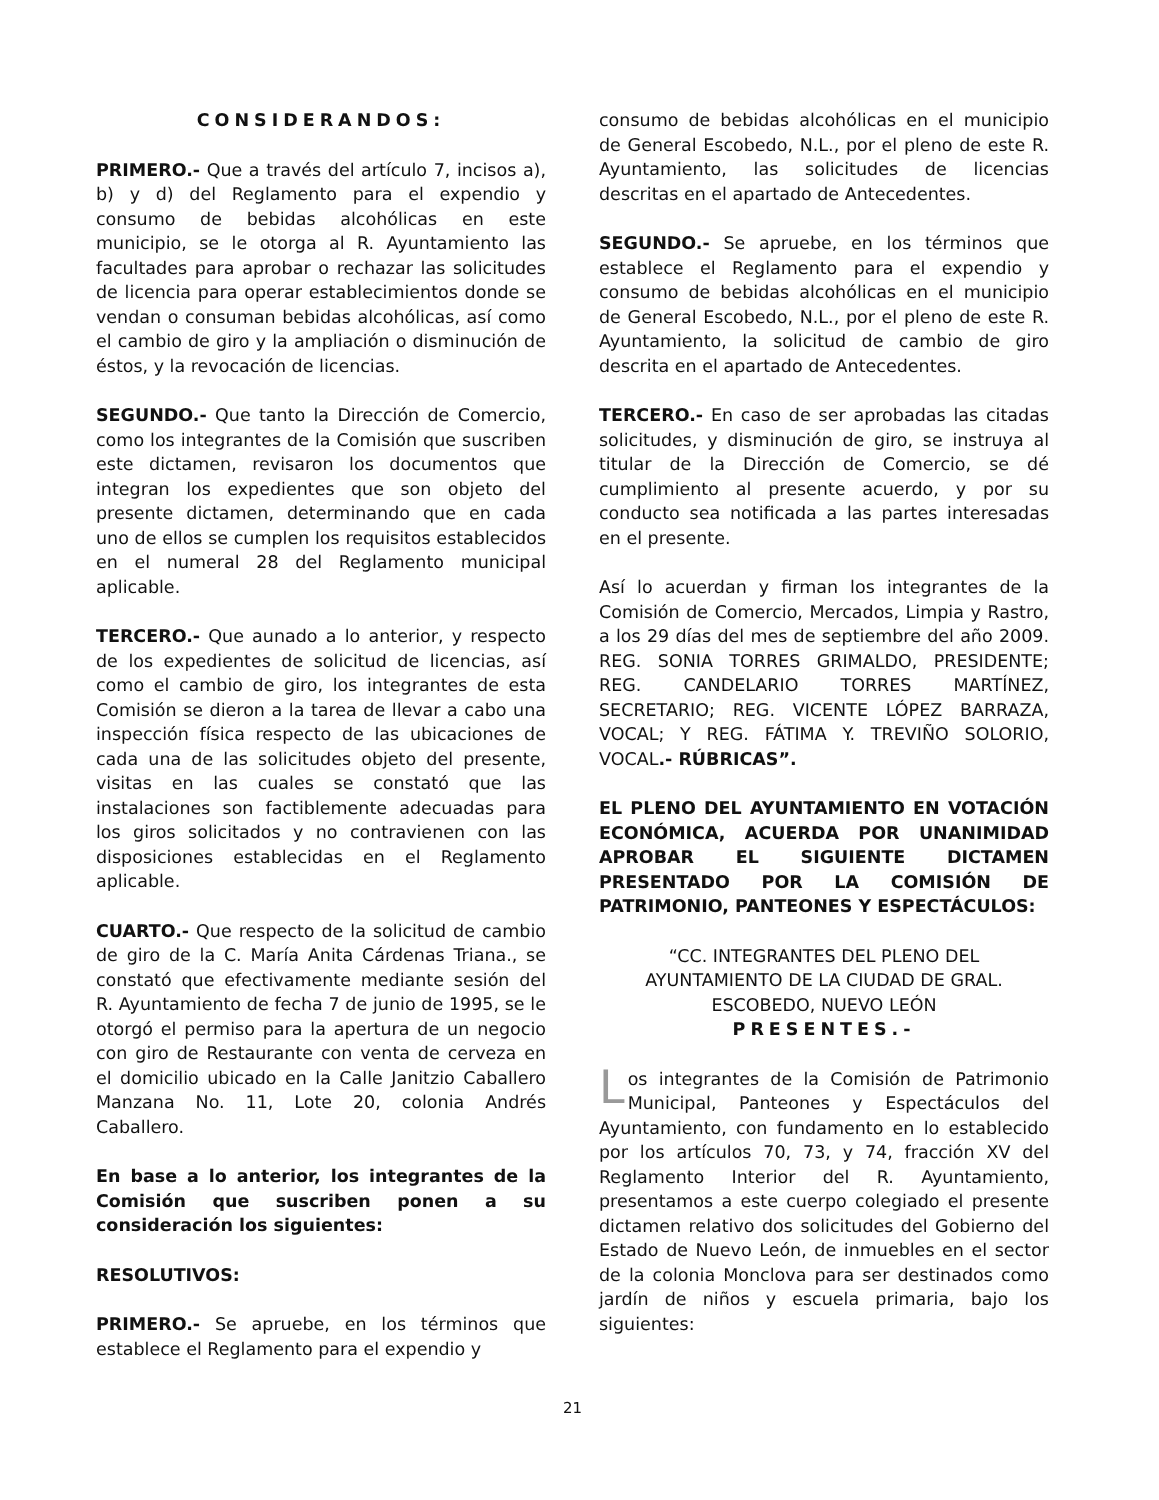CONSIDERANDOS:
PRIMERO.- Que a través del artículo 7, incisos a), b) y d) del Reglamento para el expendio y consumo de bebidas alcohólicas en este municipio, se le otorga al R. Ayuntamiento las facultades para aprobar o rechazar las solicitudes de licencia para operar establecimientos donde se vendan o consuman bebidas alcohólicas, así como el cambio de giro y la ampliación o disminución de éstos, y la revocación de licencias.
SEGUNDO.- Que tanto la Dirección de Comercio, como los integrantes de la Comisión que suscriben este dictamen, revisaron los documentos que integran los expedientes que son objeto del presente dictamen, determinando que en cada uno de ellos se cumplen los requisitos establecidos en el numeral 28 del Reglamento municipal aplicable.
TERCERO.- Que aunado a lo anterior, y respecto de los expedientes de solicitud de licencias, así como el cambio de giro, los integrantes de esta Comisión se dieron a la tarea de llevar a cabo una inspección física respecto de las ubicaciones de cada una de las solicitudes objeto del presente, visitas en las cuales se constató que las instalaciones son factiblemente adecuadas para los giros solicitados y no contravienen con las disposiciones establecidas en el Reglamento aplicable.
CUARTO.- Que respecto de la solicitud de cambio de giro de la C. María Anita Cárdenas Triana., se constató que efectivamente mediante sesión del R. Ayuntamiento de fecha 7 de junio de 1995, se le otorgó el permiso para la apertura de un negocio con giro de Restaurante con venta de cerveza en el domicilio ubicado en la Calle Janitzio Caballero Manzana No. 11, Lote 20, colonia Andrés Caballero.
En base a lo anterior, los integrantes de la Comisión que suscriben ponen a su consideración los siguientes:
RESOLUTIVOS:
PRIMERO.- Se apruebe, en los términos que establece el Reglamento para el expendio y
consumo de bebidas alcohólicas en el municipio de General Escobedo, N.L., por el pleno de este R. Ayuntamiento, las solicitudes de licencias descritas en el apartado de Antecedentes.
SEGUNDO.- Se apruebe, en los términos que establece el Reglamento para el expendio y consumo de bebidas alcohólicas en el municipio de General Escobedo, N.L., por el pleno de este R. Ayuntamiento, la solicitud de cambio de giro descrita en el apartado de Antecedentes.
TERCERO.- En caso de ser aprobadas las citadas solicitudes, y disminución de giro, se instruya al titular de la Dirección de Comercio, se dé cumplimiento al presente acuerdo, y por su conducto sea notificada a las partes interesadas en el presente.
Así lo acuerdan y firman los integrantes de la Comisión de Comercio, Mercados, Limpia y Rastro, a los 29 días del mes de septiembre del año 2009. REG. SONIA TORRES GRIMALDO, PRESIDENTE; REG. CANDELARIO TORRES MARTÍNEZ, SECRETARIO; REG. VICENTE LÓPEZ BARRAZA, VOCAL; Y REG. FÁTIMA Y. TREVIÑO SOLORIO, VOCAL.- RÚBRICAS”.
EL PLENO DEL AYUNTAMIENTO EN VOTACIÓN ECONÓMICA, ACUERDA POR UNANIMIDAD APROBAR EL SIGUIENTE DICTAMEN PRESENTADO POR LA COMISIÓN DE PATRIMONIO, PANTEONES Y ESPECTÁCULOS:
“CC. INTEGRANTES DEL PLENO DEL AYUNTAMIENTO DE LA CIUDAD DE GRAL. ESCOBEDO, NUEVO LEÓN
PRESENTES.-
Los integrantes de la Comisión de Patrimonio Municipal, Panteones y Espectáculos del Ayuntamiento, con fundamento en lo establecido por los artículos 70, 73, y 74, fracción XV del Reglamento Interior del R. Ayuntamiento, presentamos a este cuerpo colegiado el presente dictamen relativo dos solicitudes del Gobierno del Estado de Nuevo León, de inmuebles en el sector de la colonia Monclova para ser destinados como jardín de niños y escuela primaria, bajo los siguientes:
21